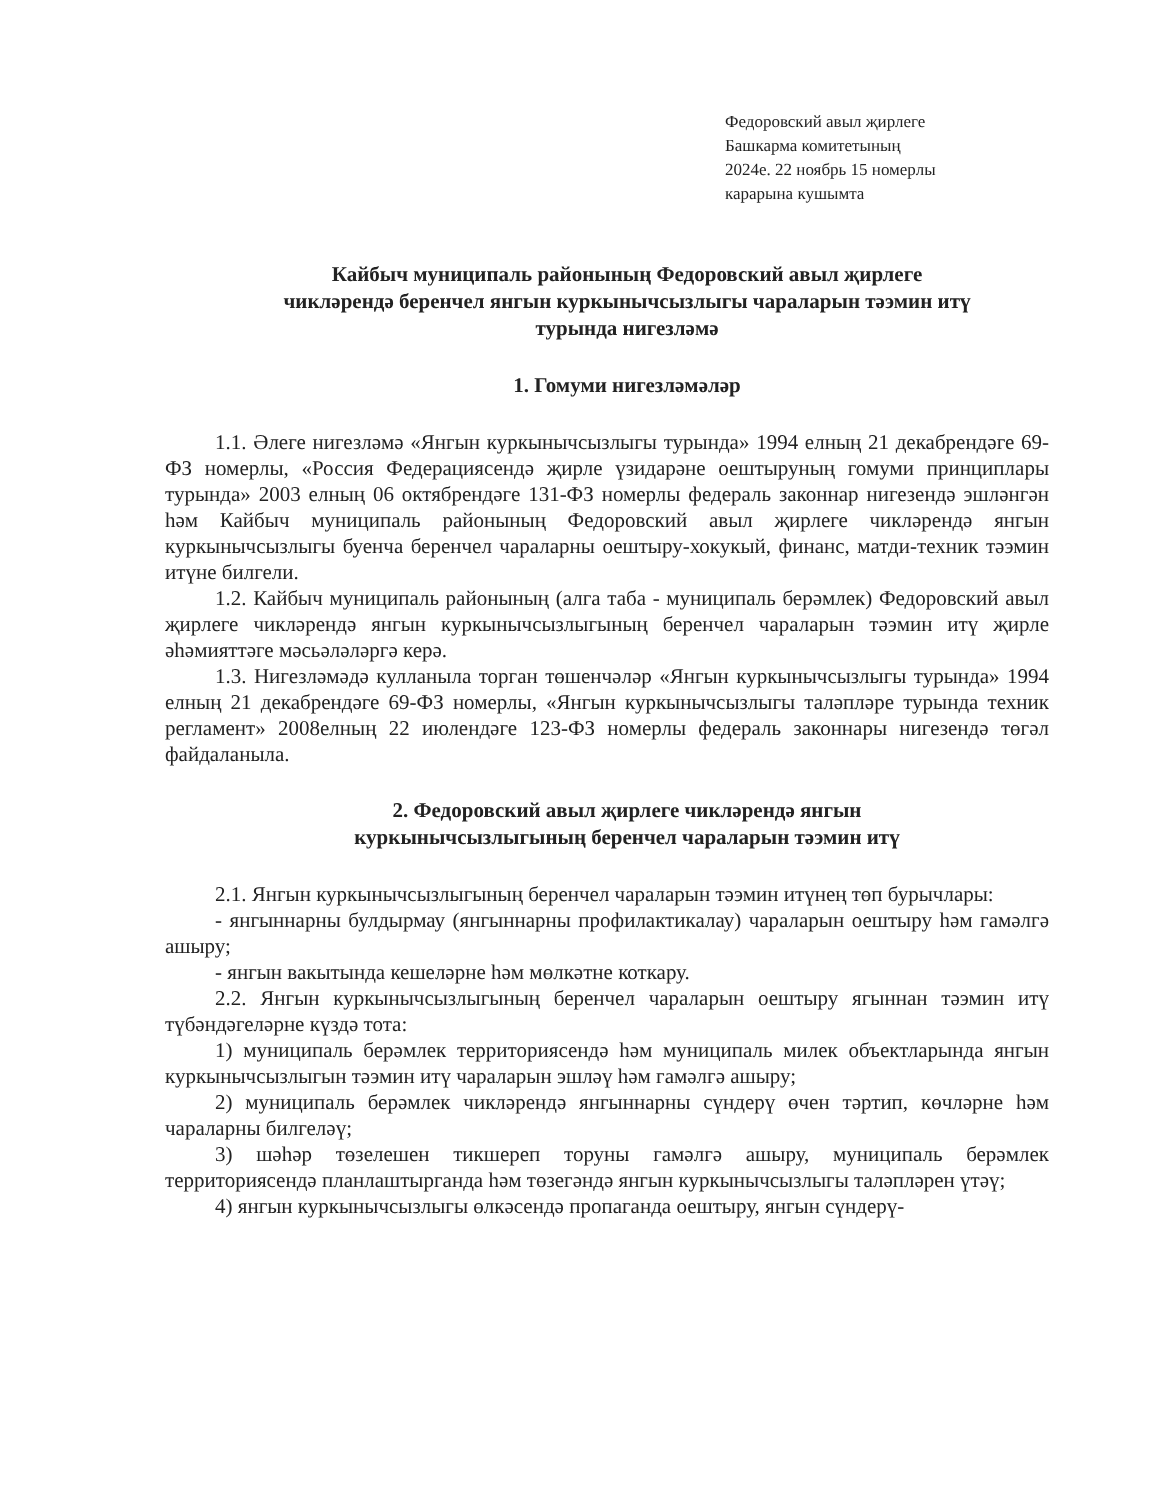Федоровский авыл җирлеге
Башкарма комитетының
2024е. 22 ноябрь 15 номерлы
карарына кушымта
Кайбыч муниципаль районының Федоровский авыл җирлеге
чикләрендә беренчел янгын куркынычсызлыгы чараларын тәэмин итү
турында нигезләмә
1. Гомуми нигезләмәләр
1.1. Әлеге нигезләмә «Янгын куркынычсызлыгы турында» 1994 елның 21 декабрендәге 69-ФЗ номерлы, «Россия Федерациясендә җирле үзидарәне оештыруның гомуми принциплары турында» 2003 елның 06 октябрендәге 131-ФЗ номерлы федераль законнар нигезендә эшләнгән һәм Кайбыч муниципаль районының Федоровский авыл җирлеге чикләрендә янгын куркынычсызлыгы буенча беренчел чараларны оештыру-хокукый, финанс, матди-техник тәэмин итүне билгели.
1.2. Кайбыч муниципаль районының (алга таба - муниципаль берәмлек) Федоровский авыл җирлеге чикләрендә янгын куркынычсызлыгының беренчел чараларын тәэмин итү җирле әһәмияттәге мәсьәләләргә керә.
1.3. Нигезләмәдә кулланыла торган төшенчәләр «Янгын куркынычсызлыгы турында» 1994 елның 21 декабрендәге 69-ФЗ номерлы, «Янгын куркынычсызлыгы таләпләре турында техник регламент» 2008елның 22 июлендәге 123-ФЗ номерлы федераль законнары нигезендә төгәл файдаланыла.
2. Федоровский авыл җирлеге чикләрендә янгын
куркынычсызлыгының беренчел чараларын тәэмин итү
2.1. Янгын куркынычсызлыгының беренчел чараларын тәэмин итүнең төп бурычлары:
- янгыннарны булдырмау (янгыннарны профилактикалау) чараларын оештыру һәм гамәлгә ашыру;
- янгын вакытында кешеләрне һәм мөлкәтне коткару.
2.2. Янгын куркынычсызлыгының беренчел чараларын оештыру ягыннан тәэмин итү түбәндәгеләрне күздә тота:
1) муниципаль берәмлек территориясендә һәм муниципаль милек объектларында янгын куркынычсызлыгын тәэмин итү чараларын эшләү һәм гамәлгә ашыру;
2) муниципаль берәмлек чикләрендә янгыннарны сүндерү өчен тәртип, көчләрне һәм чараларны билгеләү;
3) шәһәр төзелешен тикшереп торуны гамәлгә ашыру, муниципаль берәмлек территориясендә планлаштырганда һәм төзегәндә янгын куркынычсызлыгы таләпләрен үтәү;
4) янгын куркынычсызлыгы өлкәсендә пропаганда оештыру, янгын сүндерү-